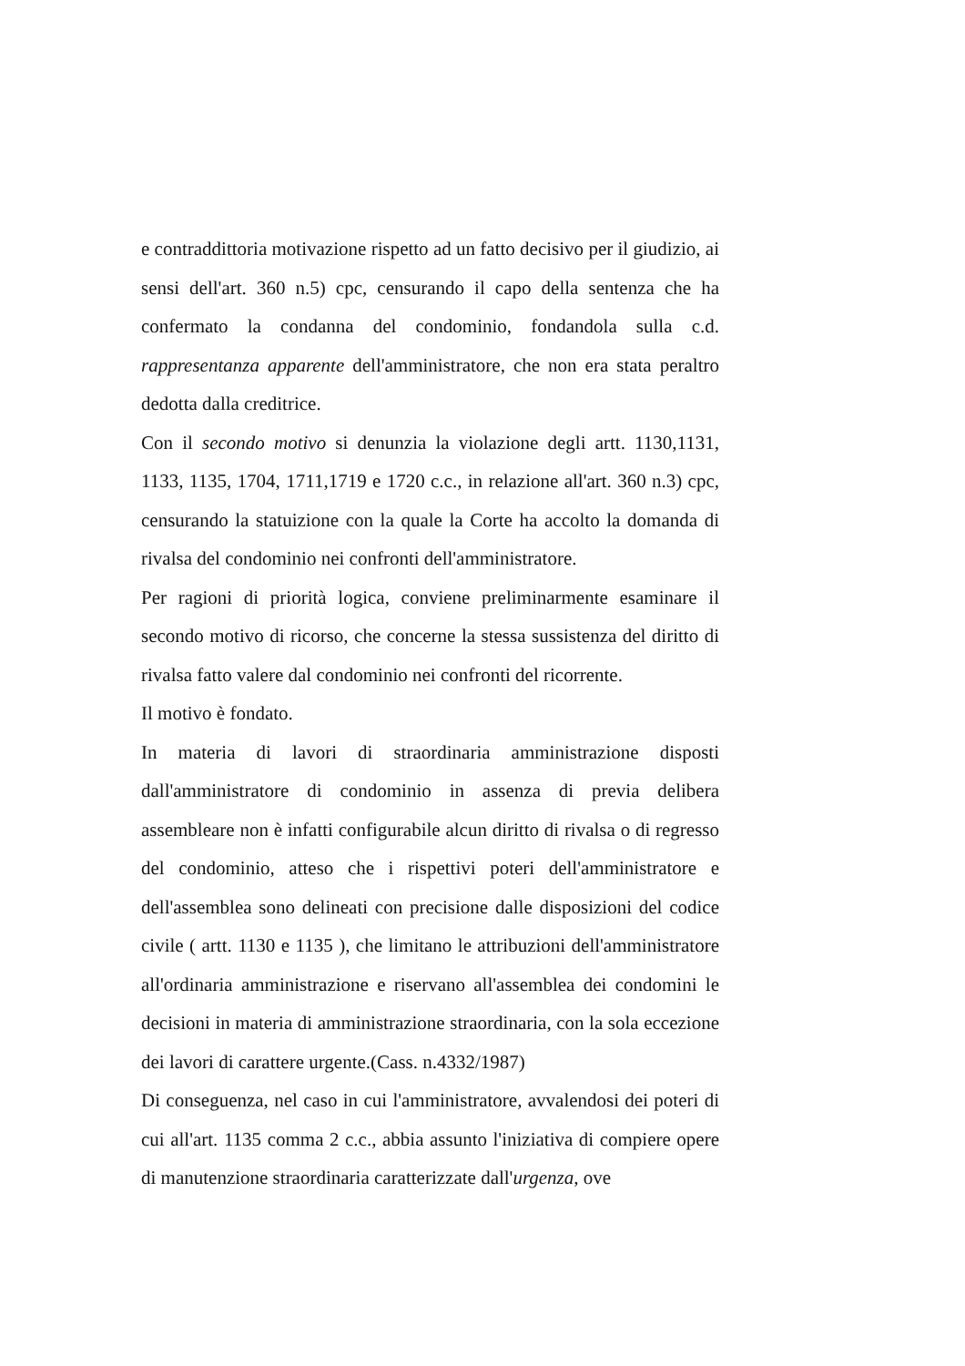e contraddittoria motivazione rispetto ad un fatto decisivo per il giudizio, ai sensi dell'art. 360 n.5) cpc, censurando il capo della sentenza che ha confermato la condanna del condominio, fondandola sulla c.d. rappresentanza apparente dell'amministratore, che non era stata peraltro dedotta dalla creditrice.
Con il secondo motivo si denunzia la violazione degli artt. 1130,1131, 1133, 1135, 1704, 1711,1719 e 1720 c.c., in relazione all'art. 360 n.3) cpc, censurando la statuizione con la quale la Corte ha accolto la domanda di rivalsa del condominio nei confronti dell'amministratore.
Per ragioni di priorità logica, conviene preliminarmente esaminare il secondo motivo di ricorso, che concerne la stessa sussistenza del diritto di rivalsa fatto valere dal condominio nei confronti del ricorrente.
Il motivo è fondato.
In materia di lavori di straordinaria amministrazione disposti dall'amministratore di condominio in assenza di previa delibera assembleare non è infatti configurabile alcun diritto di rivalsa o di regresso del condominio, atteso che i rispettivi poteri dell'amministratore e dell'assemblea sono delineati con precisione dalle disposizioni del codice civile ( artt. 1130 e 1135 ), che limitano le attribuzioni dell'amministratore all'ordinaria amministrazione e riservano all'assemblea dei condomini le decisioni in materia di amministrazione straordinaria, con la sola eccezione dei lavori di carattere urgente.(Cass. n.4332/1987)
Di conseguenza, nel caso in cui l'amministratore, avvalendosi dei poteri di cui all'art. 1135 comma 2 c.c., abbia assunto l'iniziativa di compiere opere di manutenzione straordinaria caratterizzate dall'urgenza, ove